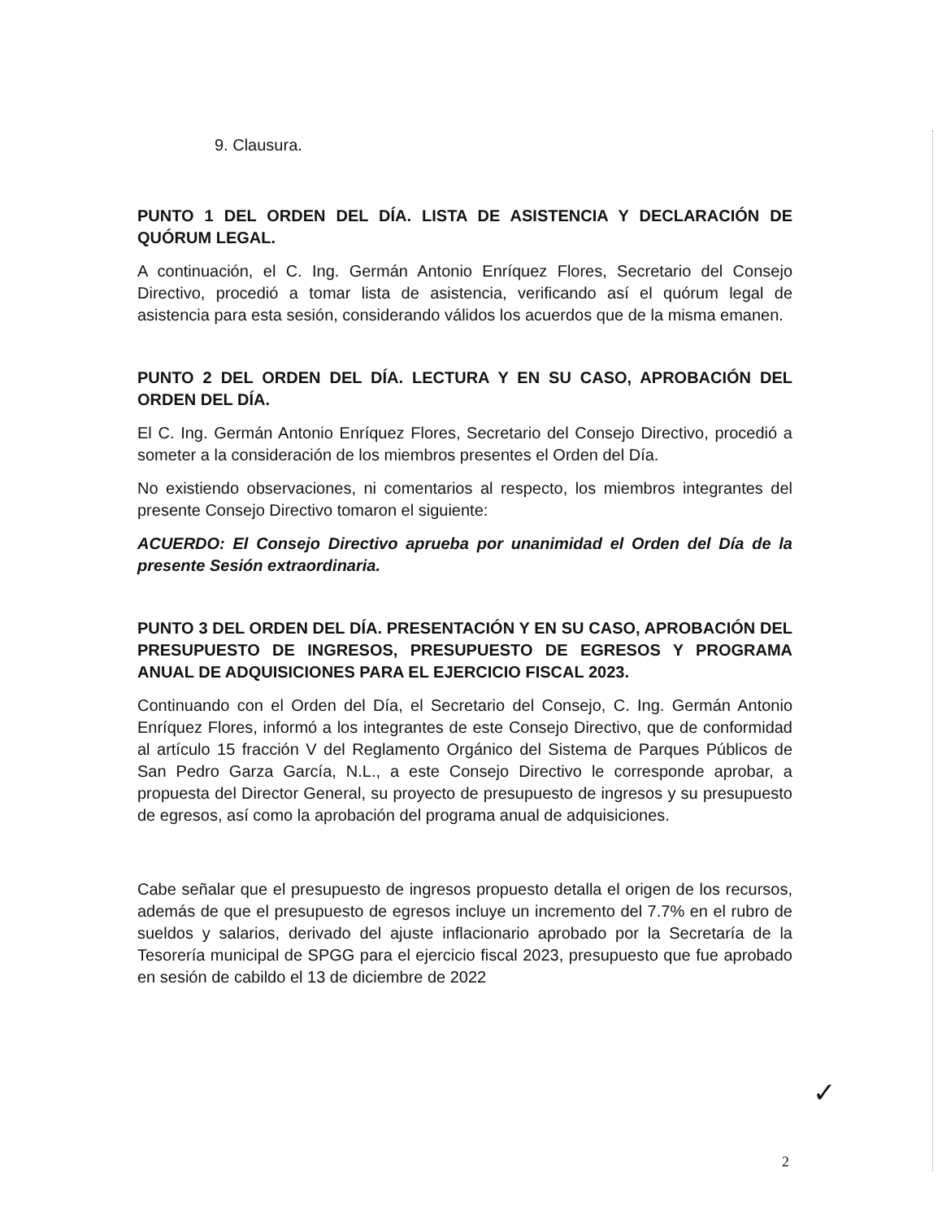9. Clausura.
PUNTO 1 DEL ORDEN DEL DÍA. LISTA DE ASISTENCIA Y DECLARACIÓN DE QUÓRUM LEGAL.
A continuación, el C. Ing. Germán Antonio Enríquez Flores, Secretario del Consejo Directivo, procedió a tomar lista de asistencia, verificando así el quórum legal de asistencia para esta sesión, considerando válidos los acuerdos que de la misma emanen.
PUNTO 2 DEL ORDEN DEL DÍA. LECTURA Y EN SU CASO, APROBACIÓN DEL ORDEN DEL DÍA.
El C. Ing. Germán Antonio Enríquez Flores, Secretario del Consejo Directivo, procedió a someter a la consideración de los miembros presentes el Orden del Día.
No existiendo observaciones, ni comentarios al respecto, los miembros integrantes del presente Consejo Directivo tomaron el siguiente:
ACUERDO: El Consejo Directivo aprueba por unanimidad el Orden del Día de la presente Sesión extraordinaria.
PUNTO 3 DEL ORDEN DEL DÍA. PRESENTACIÓN Y EN SU CASO, APROBACIÓN DEL PRESUPUESTO DE INGRESOS, PRESUPUESTO DE EGRESOS Y PROGRAMA ANUAL DE ADQUISICIONES PARA EL EJERCICIO FISCAL 2023.
Continuando con el Orden del Día, el Secretario del Consejo, C. Ing. Germán Antonio Enríquez Flores, informó a los integrantes de este Consejo Directivo, que de conformidad al artículo 15 fracción V del Reglamento Orgánico del Sistema de Parques Públicos de San Pedro Garza García, N.L., a este Consejo Directivo le corresponde aprobar, a propuesta del Director General, su proyecto de presupuesto de ingresos y su presupuesto de egresos, así como la aprobación del programa anual de adquisiciones.
Cabe señalar que el presupuesto de ingresos propuesto detalla el origen de los recursos, además de que el presupuesto de egresos incluye un incremento del 7.7% en el rubro de sueldos y salarios, derivado del ajuste inflacionario aprobado por la Secretaría de la Tesorería municipal de SPGG para el ejercicio fiscal 2023, presupuesto que fue aprobado en sesión de cabildo el 13 de diciembre de 2022
✓
2